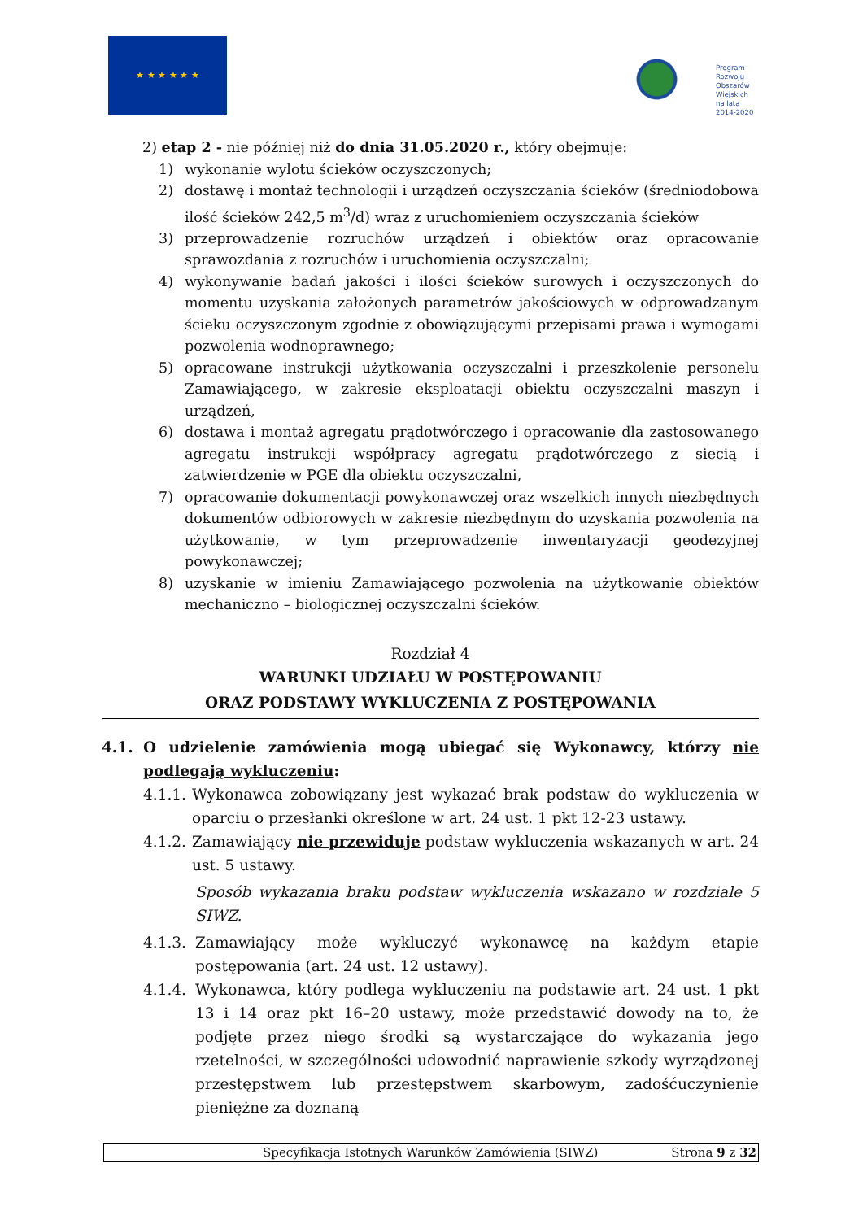★ ★ ★ ★ ★ ★
Program
Rozwoju
Obszarów
Wiejskich
na lata 2014-2020
2) etap 2 - nie później niż do dnia 31.05.2020 r., który obejmuje:
1) wykonanie wylotu ścieków oczyszczonych;
2) dostawę i montaż technologii i urządzeń oczyszczania ścieków (średniodobowa ilość ścieków 242,5 m<sup>3</sup>/d) wraz z uruchomieniem oczyszczania ścieków
3) przeprowadzenie rozruchów urządzeń i obiektów oraz opracowanie sprawozdania z rozruchów i uruchomienia oczyszczalni;
4) wykonywanie badań jakości i ilości ścieków surowych i oczyszczonych do momentu uzyskania założonych parametrów jakościowych w odprowadzanym ścieku oczyszczonym zgodnie z obowiązującymi przepisami prawa i wymogami pozwolenia wodnoprawnego;
5) opracowane instrukcji użytkowania oczyszczalni i przeszkolenie personelu Zamawiającego, w zakresie eksploatacji obiektu oczyszczalni maszyn i urządzeń,
6) dostawa i montaż agregatu prądotwórczego i opracowanie dla zastosowanego agregatu instrukcji współpracy agregatu prądotwórczego z siecią i zatwierdzenie w PGE dla obiektu oczyszczalni,
7) opracowanie dokumentacji powykonawczej oraz wszelkich innych niezbędnych dokumentów odbiorowych w zakresie niezbędnym do uzyskania pozwolenia na użytkowanie, w tym przeprowadzenie inwentaryzacji geodezyjnej powykonawczej;
8) uzyskanie w imieniu Zamawiającego pozwolenia na użytkowanie obiektów mechaniczno – biologicznej oczyszczalni ścieków.
Rozdział 4
WARUNKI UDZIAŁU W POSTĘPOWANIU
ORAZ PODSTAWY WYKLUCZENIA Z POSTĘPOWANIA
4.1. O udzielenie zamówienia mogą ubiegać się Wykonawcy, którzy nie podlegają wykluczeniu:
4.1.1. Wykonawca zobowiązany jest wykazać brak podstaw do wykluczenia w oparciu o przesłanki określone w art. 24 ust. 1 pkt 12-23 ustawy.
4.1.2. Zamawiający nie przewiduje podstaw wykluczenia wskazanych w art. 24 ust. 5 ustawy.
Sposób wykazania braku podstaw wykluczenia wskazano w rozdziale 5 SIWZ.
4.1.3. Zamawiający może wykluczyć wykonawcę na każdym etapie postępowania (art. 24 ust. 12 ustawy).
4.1.4. Wykonawca, który podlega wykluczeniu na podstawie art. 24 ust. 1 pkt 13 i 14 oraz pkt 16–20 ustawy, może przedstawić dowody na to, że podjęte przez niego środki są wystarczające do wykazania jego rzetelności, w szczególności udowodnić naprawienie szkody wyrządzonej przestępstwem lub przestępstwem skarbowym, zadośćuczynienie pieniężne za doznaną
Specyfikacja Istotnych Warunków Zamówienia (SIWZ) Strona 9 z 32